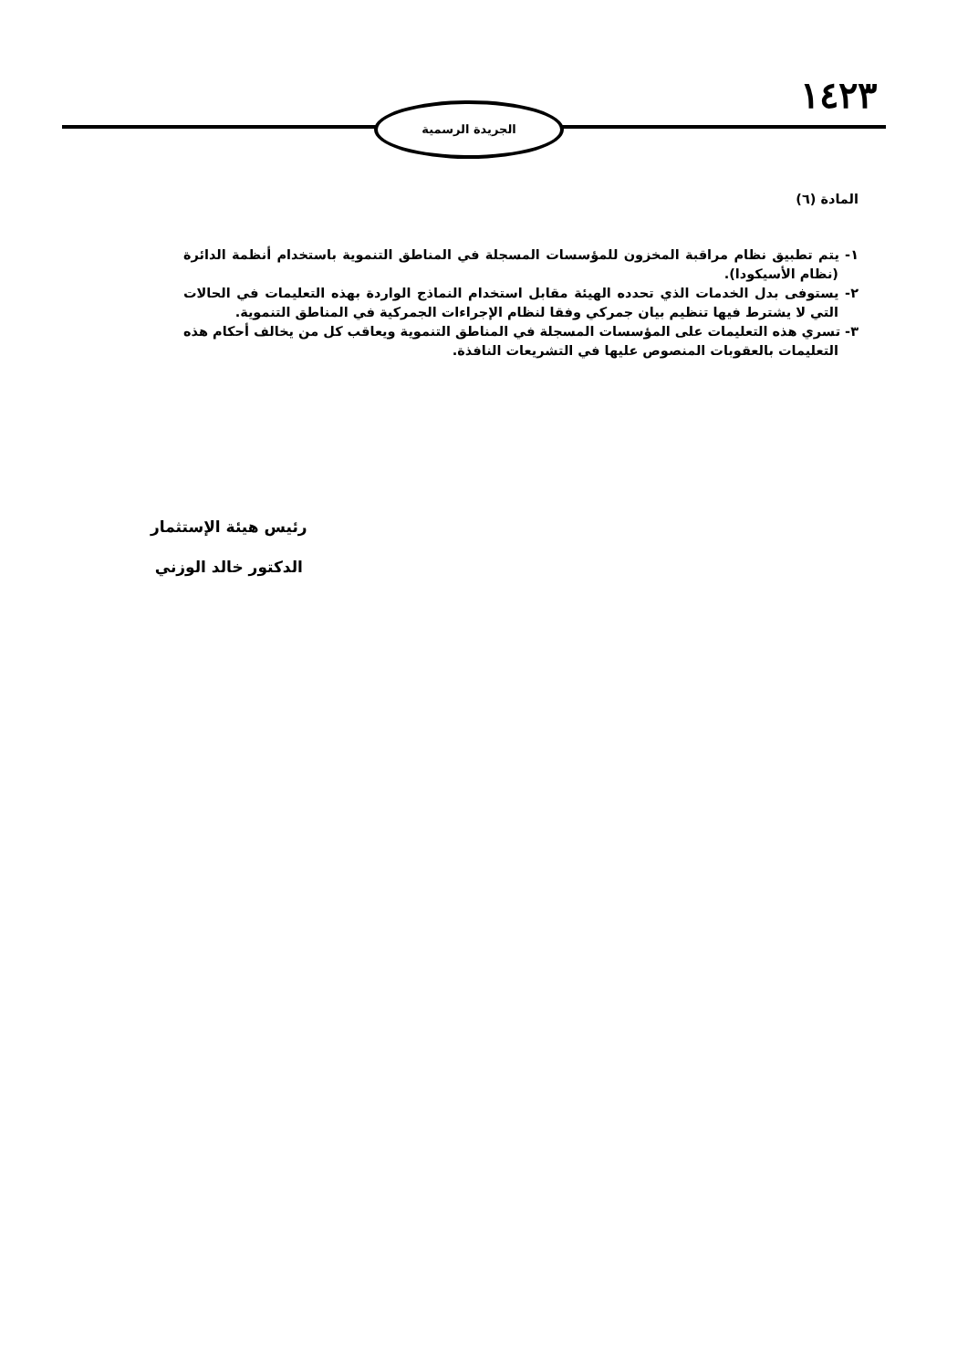١٤٢٣ الجريدة الرسمية
المادة (٦)
١- يتم تطبيق نظام مراقبة المخزون للمؤسسات المسجلة في المناطق التنموية باستخدام أنظمة الدائرة (نظام الأسيكودا).
٢- يستوفى بدل الخدمات الذي تحدده الهيئة مقابل استخدام النماذج الواردة بهذه التعليمات في الحالات التي لا يشترط فيها تنظيم بيان جمركي وفقا لنظام الإجراءات الجمركية في المناطق التنموية.
٣- تسري هذه التعليمات على المؤسسات المسجلة في المناطق التنموية ويعاقب كل من يخالف أحكام هذه التعليمات بالعقوبات المنصوص عليها في التشريعات النافذة.
رئيس هيئة الإستثمار
الدكتور خالد الوزني